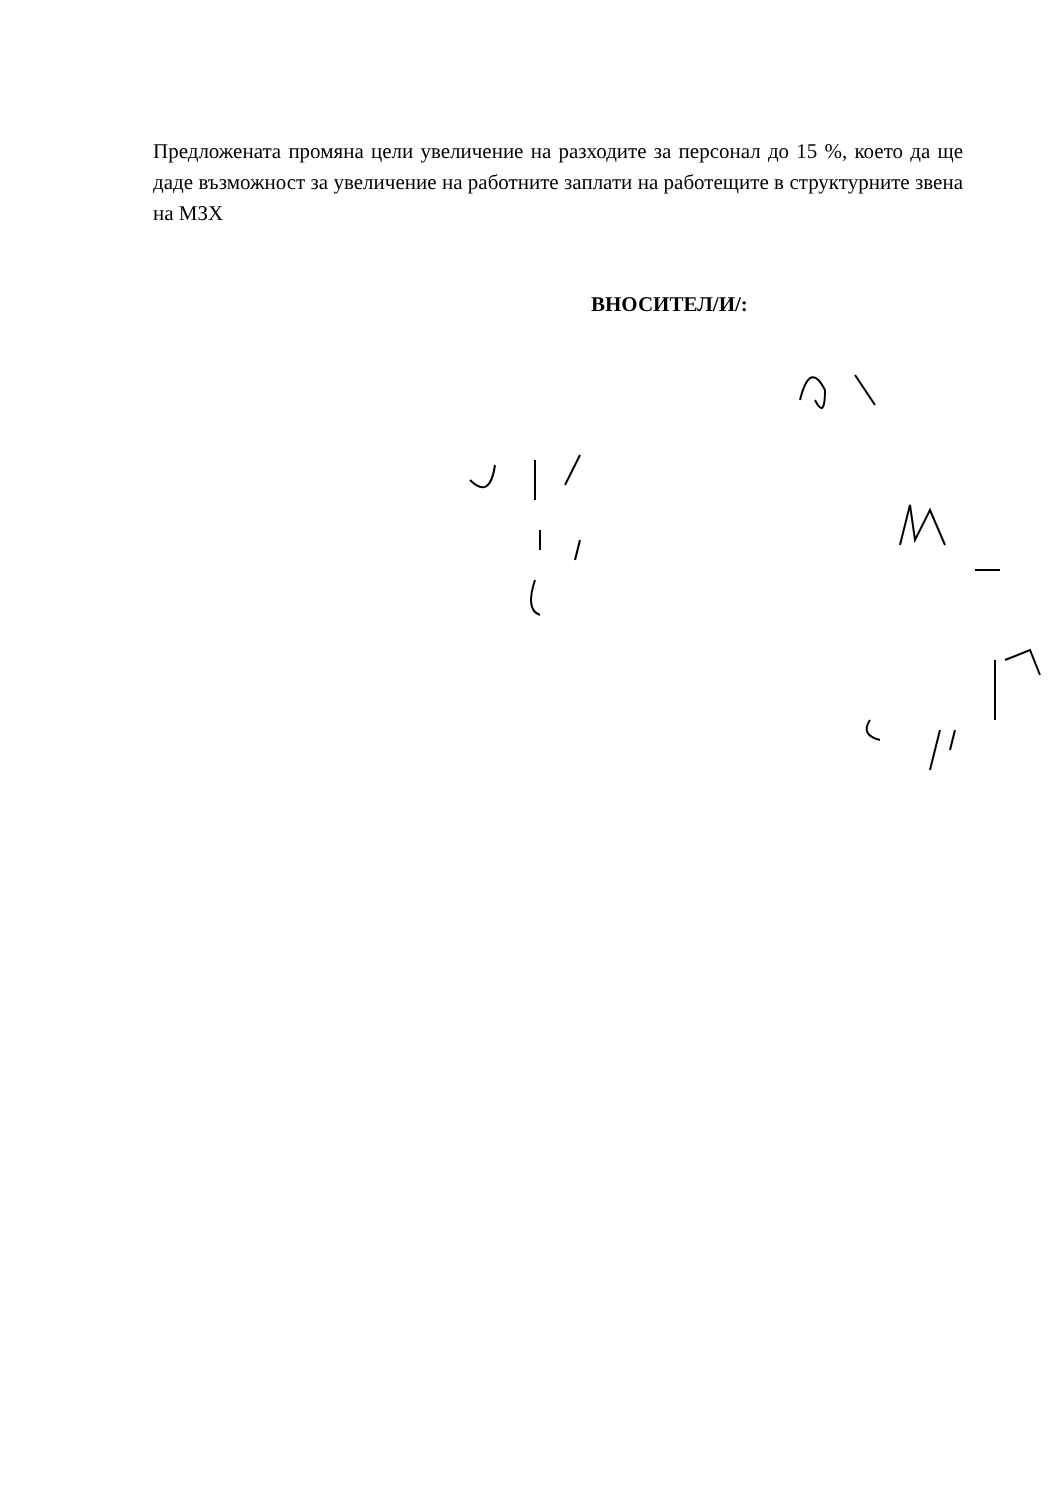Предложената промяна цели увеличение на разходите за персонал до 15 %, което да ще даде възможност за увеличение на работните заплати на работещите в структурните звена на МЗХ
ВНОСИТЕЛ/И/: